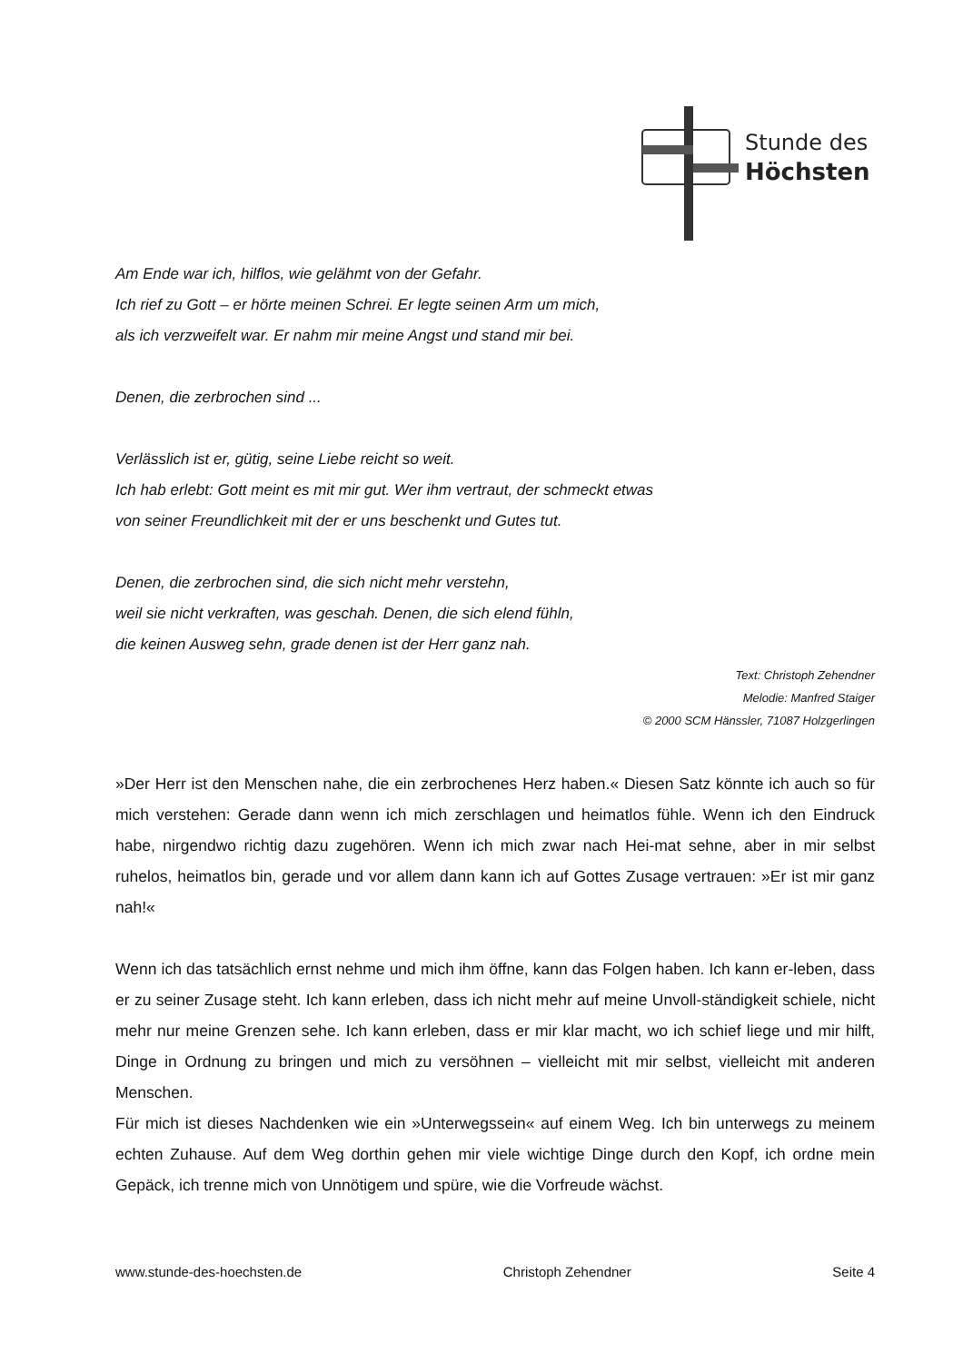Stunde des
Höchsten
Am Ende war ich, hilflos, wie gelähmt von der Gefahr.
Ich rief zu Gott – er hörte meinen Schrei. Er legte seinen Arm um mich,
als ich verzweifelt war. Er nahm mir meine Angst und stand mir bei.
Denen, die zerbrochen sind ...
Verlässlich ist er, gütig, seine Liebe reicht so weit.
Ich hab erlebt: Gott meint es mit mir gut. Wer ihm vertraut, der schmeckt etwas
von seiner Freundlichkeit mit der er uns beschenkt und Gutes tut.
Denen, die zerbrochen sind, die sich nicht mehr verstehn,
weil sie nicht verkraften, was geschah. Denen, die sich elend fühln,
die keinen Ausweg sehn, grade denen ist der Herr ganz nah.
Text: Christoph Zehendner
Melodie: Manfred Staiger
© 2000 SCM Hänssler, 71087 Holzgerlingen
»Der Herr ist den Menschen nahe, die ein zerbrochenes Herz haben.« Diesen Satz könnte ich auch so für mich verstehen: Gerade dann wenn ich mich zerschlagen und heimatlos fühle. Wenn ich den Eindruck habe, nirgendwo richtig dazu zugehören. Wenn ich mich zwar nach Hei-mat sehne, aber in mir selbst ruhelos, heimatlos bin, gerade und vor allem dann kann ich auf Gottes Zusage vertrauen: »Er ist mir ganz nah!«
Wenn ich das tatsächlich ernst nehme und mich ihm öffne, kann das Folgen haben. Ich kann er-leben, dass er zu seiner Zusage steht. Ich kann erleben, dass ich nicht mehr auf meine Unvoll-ständigkeit schiele, nicht mehr nur meine Grenzen sehe. Ich kann erleben, dass er mir klar macht, wo ich schief liege und mir hilft, Dinge in Ordnung zu bringen und mich zu versöhnen – vielleicht mit mir selbst, vielleicht mit anderen Menschen.
Für mich ist dieses Nachdenken wie ein »Unterwegssein« auf einem Weg. Ich bin unterwegs zu meinem echten Zuhause. Auf dem Weg dorthin gehen mir viele wichtige Dinge durch den Kopf, ich ordne mein Gepäck, ich trenne mich von Unnötigem und spüre, wie die Vorfreude wächst.
www.stunde-des-hoechsten.de Christoph Zehendner Seite 4